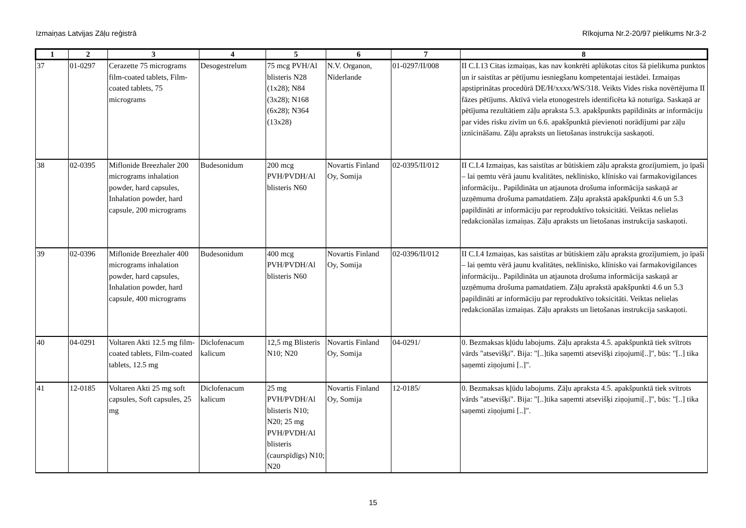Izmaiņas Latvijas Zāļu reģistrā Rīkojuma Nr.2-20/97 pielikums Nr.3-2
| 1 | 2 | 3 | 4 | 5 | 6 | 7 | 8 |
| --- | --- | --- | --- | --- | --- | --- | --- |
| 37 | 01-0297 | Cerazette 75 micrograms film-coated tablets, Film-coated tablets, 75 micrograms | Desogestrelum | 75 mcg PVH/Al blisteris N28 (1x28); N84 (3x28); N168 (6x28); N364 (13x28) | N.V. Organon, Nīderlande | 01-0297/II/008 | II C.I.13 Citas izmaiņas, kas nav konkrēti aplūkotas citos šā pielikuma punktos un ir saistītas ar pētījumu iesniegšanu kompetentajai iestādei. Izmaiņas apstiprinātas procedūrā DE/H/xxxx/WS/318. Veikts Vides riska novērtējuma II fāzes pētījums. Aktīvā viela etonogestrels identificēta kā noturīga. Saskaņā ar pētījuma rezultātiem zāļu apraksta 5.3. apakšpunkts papildināts ar informāciju par vides risku zivīm un 6.6. apakšpunktā pievienoti norādījumi par zāļu iznīcināšanu. Zāļu apraksts un lietošanas instrukcija saskaņoti. |
| 38 | 02-0395 | Miflonide Breezhaler 200 micrograms inhalation powder, hard capsules, Inhalation powder, hard capsule, 200 micrograms | Budesonidum | 200 mcg PVH/PVDH/Al blisteris N60 | Novartis Finland Oy, Somija | 02-0395/II/012 | II C.I.4 Izmaiņas, kas saistītas ar būtiskiem zāļu apraksta grozījumiem, jo īpaši – lai ņemtu vērā jaunu kvalitātes, neklīnisko, klīnisko vai farmakovigilances informāciju.. Papildināta un atjaunota drošuma informācija saskaņā ar uzņēmuma drošuma pamatdatiem. Zāļu aprakstā apakšpunkti 4.6 un 5.3 papildināti ar informāciju par reproduktīvo toksicitāti. Veiktas nelielas redakcionālas izmaiņas. Zāļu apraksts un lietošanas instrukcija saskaņoti. |
| 39 | 02-0396 | Miflonide Breezhaler 400 micrograms inhalation powder, hard capsules, Inhalation powder, hard capsule, 400 micrograms | Budesonidum | 400 mcg PVH/PVDH/Al blisteris N60 | Novartis Finland Oy, Somija | 02-0396/II/012 | II C.I.4 Izmaiņas, kas saistītas ar būtiskiem zāļu apraksta grozījumiem, jo īpaši – lai ņemtu vērā jaunu kvalitātes, neklīnisko, klīnisko vai farmakovigilances informāciju.. Papildināta un atjaunota drošuma informācija saskaņā ar uzņēmuma drošuma pamatdatiem. Zāļu aprakstā apakšpunkti 4.6 un 5.3 papildināti ar informāciju par reproduktīvo toksicitāti. Veiktas nelielas redakcionālas izmaiņas. Zāļu apraksts un lietošanas instrukcija saskaņoti. |
| 40 | 04-0291 | Voltaren Akti 12.5 mg film-coated tablets, Film-coated tablets, 12.5 mg | Diclofenacum kalicum | 12,5 mg Blisteris N10; N20 | Novartis Finland Oy, Somija | 04-0291/ | 0. Bezmaksas kļūdu labojums. Zāļu apraksta 4.5. apakšpunktā tiek svītrots vārds "atsevišķi". Bija: "[..]tika saņemti atsevišķi ziņojumi[..]", būs: "[..] tika saņemti ziņojumi [..]". |
| 41 | 12-0185 | Voltaren Akti 25 mg soft capsules, Soft capsules, 25 mg | Diclofenacum kalicum | 25 mg PVH/PVDH/Al blisteris N10; N20; 25 mg PVH/PVDH/Al blisteris (caurspīdīgs) N10; N20 | Novartis Finland Oy, Somija | 12-0185/ | 0. Bezmaksas kļūdu labojums. Zāļu apraksta 4.5. apakšpunktā tiek svītrots vārds "atsevišķi". Bija: "[..]tika saņemti atsevišķi ziņojumi[..]", būs: "[..] tika saņemti ziņojumi [..]". |
15